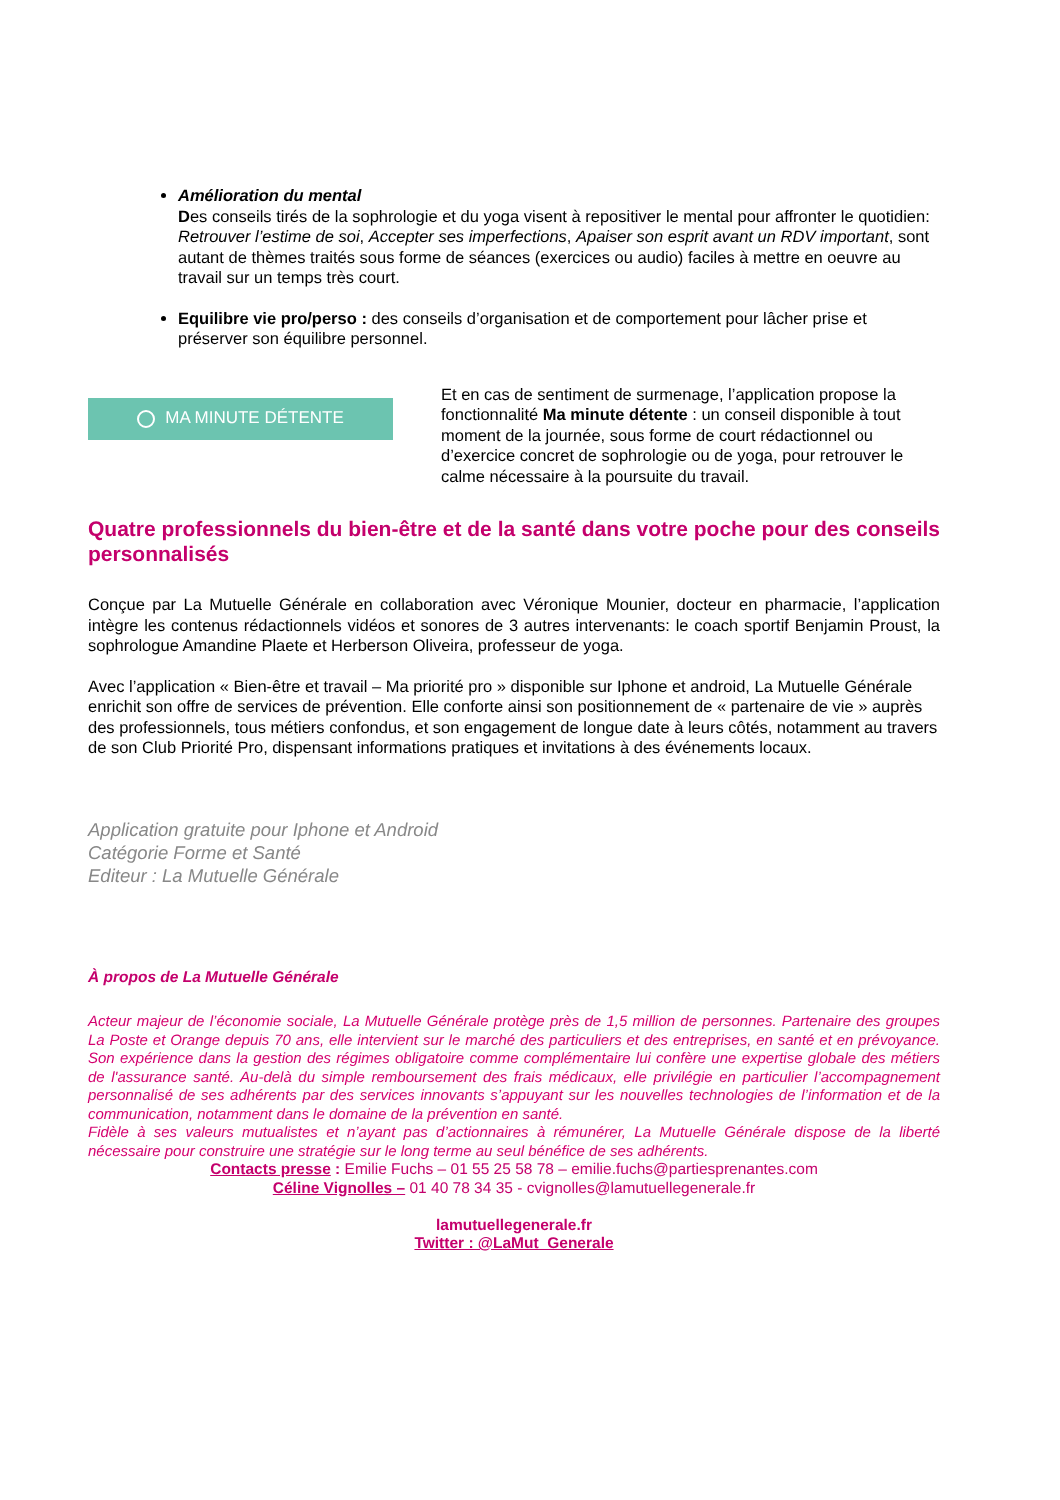Amélioration du mental
Des conseils tirés de la sophrologie et du yoga visent à repositiver le mental pour affronter le quotidien: Retrouver l’estime de soi, Accepter ses imperfections, Apaiser son esprit avant un RDV important, sont autant de thèmes traités sous forme de séances (exercices ou audio) faciles à mettre en oeuvre au travail sur un temps très court.
Equilibre vie pro/perso : des conseils d’organisation et de comportement pour lâcher prise et préserver son équilibre personnel.
MA MINUTE DÉTENTE
Et en cas de sentiment de surmenage, l’application propose la fonctionnalité Ma minute détente : un conseil disponible à tout moment de la journée, sous forme de court rédactionnel ou d’exercice concret de sophrologie ou de yoga, pour retrouver le calme nécessaire à la poursuite du travail.
Quatre professionnels du bien-être et de la santé dans votre poche pour des conseils personnalisés
Conçue par La Mutuelle Générale en collaboration avec Véronique Mounier, docteur en pharmacie, l’application intègre les contenus rédactionnels vidéos et sonores de 3 autres intervenants: le coach sportif Benjamin Proust, la sophrologue Amandine Plaete et Herberson Oliveira, professeur de yoga.
Avec l’application « Bien-être et travail – Ma priorité pro » disponible sur Iphone et android, La Mutuelle Générale enrichit son offre de services de prévention. Elle conforte ainsi son positionnement de « partenaire de vie » auprès des professionnels, tous métiers confondus, et son engagement de longue date à leurs côtés, notamment au travers de son Club Priorité Pro, dispensant informations pratiques et invitations à des événements locaux.
Application gratuite pour Iphone et Android
Catégorie Forme et Santé
Editeur : La Mutuelle Générale
À propos de La Mutuelle Générale
Acteur majeur de l’économie sociale, La Mutuelle Générale protège près de 1,5 million de personnes. Partenaire des groupes La Poste et Orange depuis 70 ans, elle intervient sur le marché des particuliers et des entreprises, en santé et en prévoyance. Son expérience dans la gestion des régimes obligatoire comme complémentaire lui confère une expertise globale des métiers de l'assurance santé. Au-delà du simple remboursement des frais médicaux, elle privilégie en particulier l’accompagnement personnalisé de ses adhérents par des services innovants s’appuyant sur les nouvelles technologies de l’information et de la communication, notamment dans le domaine de la prévention en santé.
Fidèle à ses valeurs mutualistes et n’ayant pas d’actionnaires à rémunérer, La Mutuelle Générale dispose de la liberté nécessaire pour construire une stratégie sur le long terme au seul bénéfice de ses adhérents.
Contacts presse : Emilie Fuchs – 01 55 25 58 78 – emilie.fuchs@partiesprenantes.com
Céline Vignolles – 01 40 78 34 35 - cvignolles@lamutuellegenerale.fr
lamutuellegenerale.fr
Twitter : @LaMut_Generale